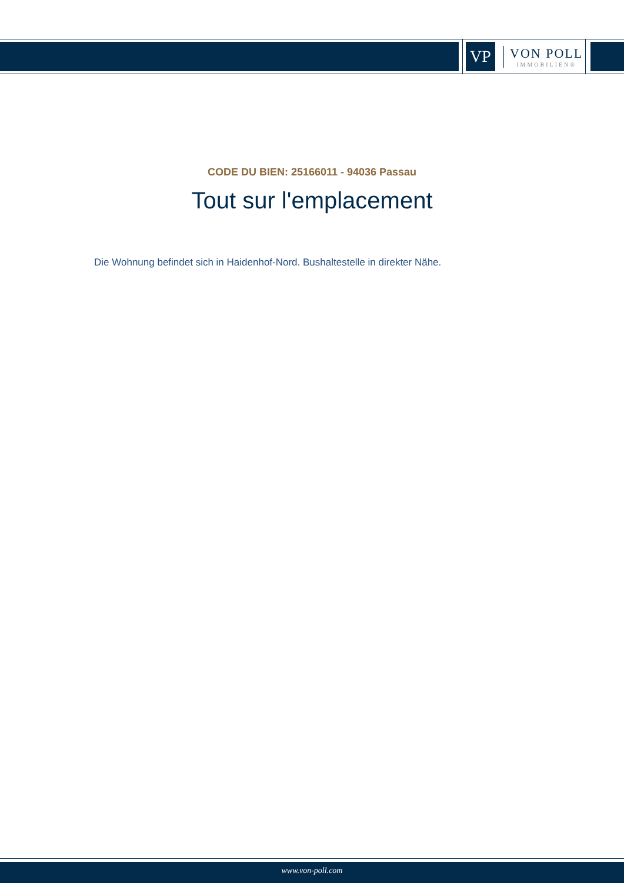VP
VON POLL
IMMOBILIEN®
CODE DU BIEN: 25166011 - 94036 Passau
Tout sur l'emplacement
Die Wohnung befindet sich in Haidenhof-Nord. Bushaltestelle in direkter Nähe.
www.von-poll.com